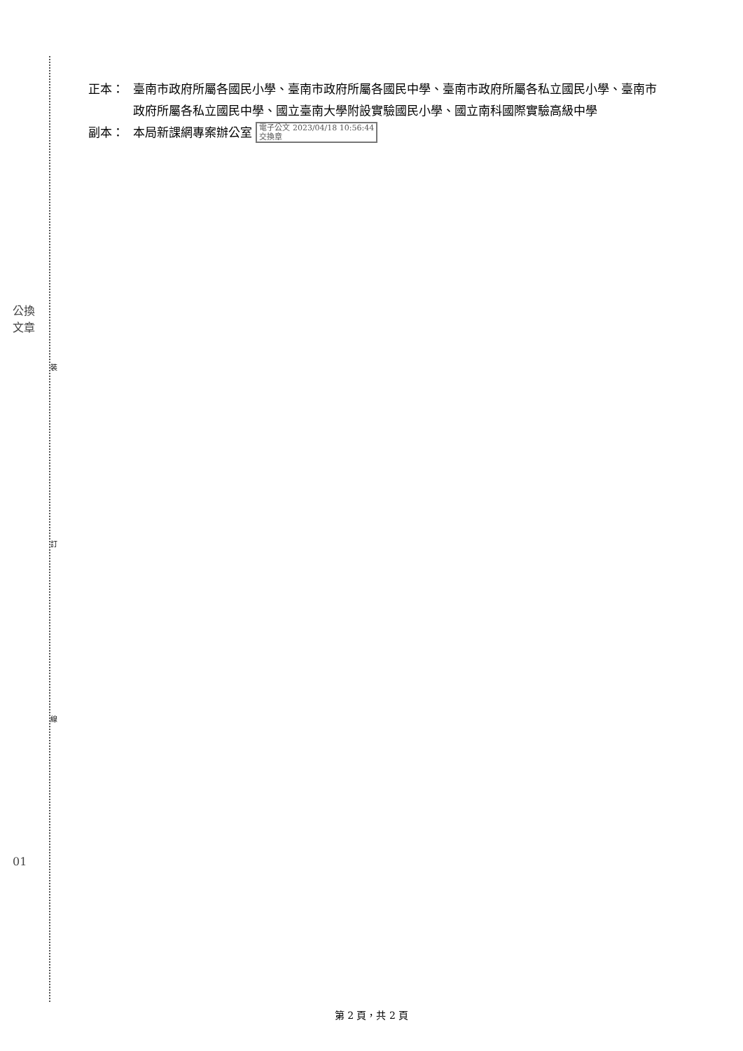裝
訂
線
公換
文章
01
正本： 臺南市政府所屬各國民小學、臺南市政府所屬各國民中學、臺南市政府所屬各私立國民小學、臺南市政府所屬各私立國民中學、國立臺南大學附設實驗國民小學、國立南科國際實驗高級中學
副本： 本局新課網專案辦公室 電子公文 2023/04/18 10:56:44
交換章
第 2 頁，共 2 頁